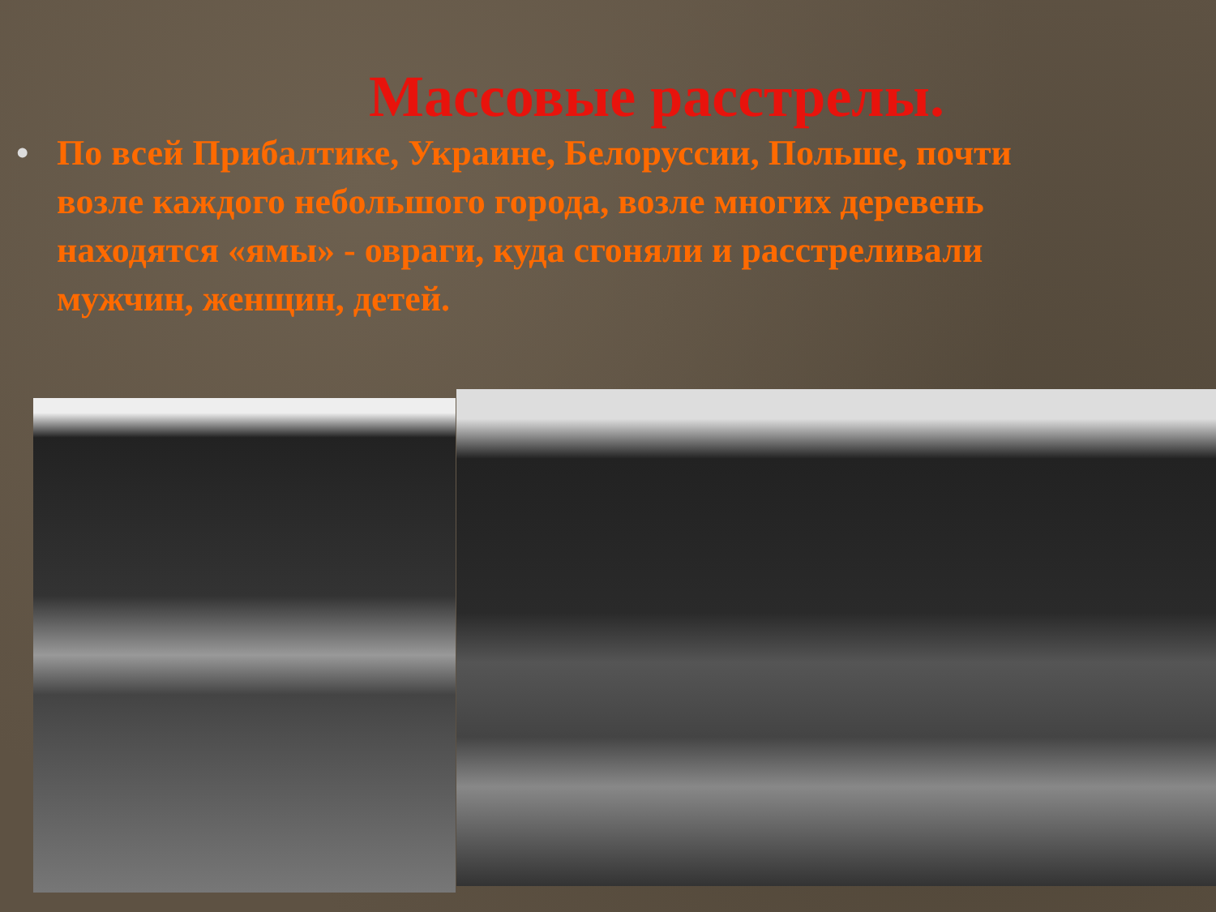Массовые расстрелы.
• По всей Прибалтике, Украине, Белоруссии, Польше, почти возле каждого небольшого города, возле многих деревень находятся «ямы» - овраги, куда сгоняли и расстреливали мужчин, женщин, детей.